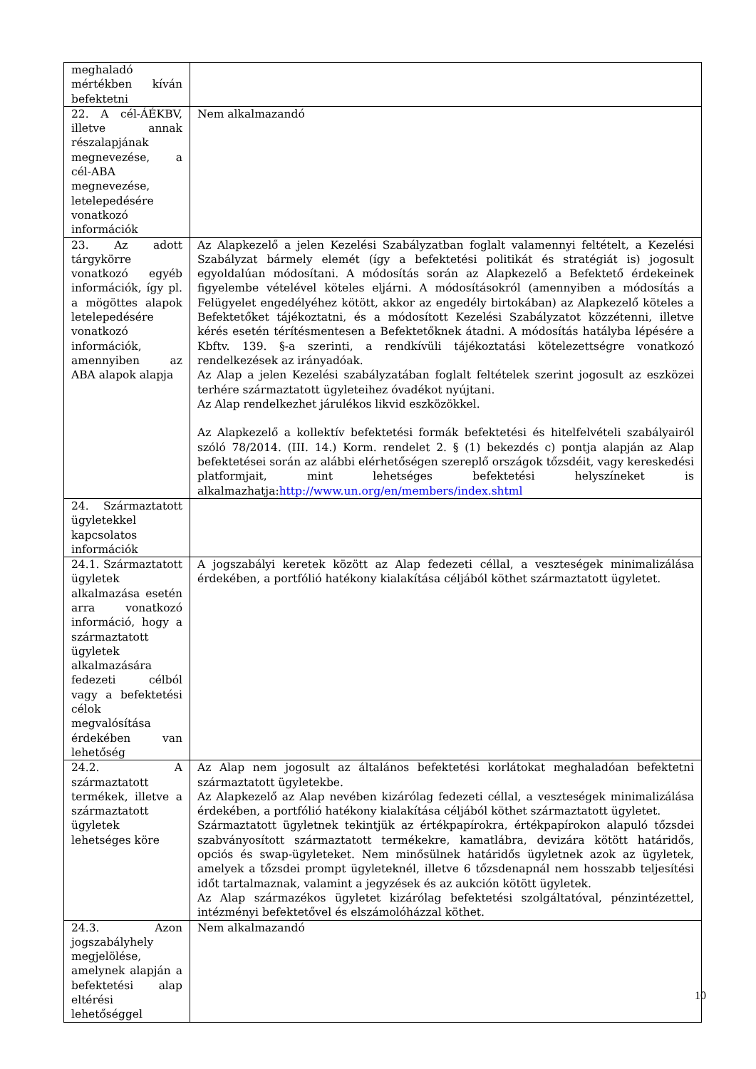| meghaladó mértékben kíván befektetni | |
| 22. A cél-ÁÉKBV, illetve annak részalapjának megnevezése, a cél-ABA megnevezése, letelepedésére vonatkozó információk | Nem alkalmazandó |
| 23. Az adott tárgykörre vonatkozó egyéb információk, így pl. a mögöttes alapok letelepedésére vonatkozó információk, amennyiben az ABA alapok alapja | Az Alapkezelő a jelen Kezelési Szabályzatban foglalt valamennyi feltételt, a Kezelési Szabályzat bármely elemét (így a befektetési politikát és stratégiát is) jogosult egyoldalúan módosítani. A módosítás során az Alapkezelő a Befektető érdekeinek figyelembe vételével köteles eljárni. A módosításokról (amennyiben a módosítás a Felügyelet engedélyéhez kötött, akkor az engedély birtokában) az Alapkezelő köteles a Befektetőket tájékoztatni, és a módosított Kezelési Szabályzatot közzétenni, illetve kérés esetén térítésmentesen a Befektetőknek átadni. A módosítás hatályba lépésére a Kbftv. 139. §-a szerinti, a rendkívüli tájékoztatási kötelezettségre vonatkozó rendelkezések az irányadóak. Az Alap a jelen Kezelési szabályzatában foglalt feltételek szerint jogosult az eszközei terhére származtatott ügyleteihez óvadékot nyújtani. Az Alap rendelkezhet járulékos likvid eszközökkel. Az Alapkezelő a kollektív befektetési formák befektetési és hitelfelvételi szabályairól szóló 78/2014. (III. 14.) Korm. rendelet 2. § (1) bekezdés c) pontja alapján az Alap befektetései során az alábbi elérhetőségen szereplő országok tőzsdéit, vagy kereskedési platformjait, mint lehetséges befektetési helyszíneket is alkalmazhatja: http://www.un.org/en/members/index.shtml |
| 24. Származtatott ügyletekkel kapcsolatos információk | |
| 24.1. Származtatott ügyletek alkalmazása esetén arra vonatkozó információ, hogy a származtatott ügyletek alkalmazására fedezeti célból vagy a befektetési célok megvalósítása érdekében van lehetőség | A jogszabályi keretek között az Alap fedezeti céllal, a veszteségek minimalizálása érdekében, a portfólió hatékony kialakítása céljából köthet származtatott ügyletet. |
| 24.2. A származtatott termékek, illetve a származtatott ügyletek lehetséges köre | Az Alap nem jogosult az általános befektetési korlátokat meghaladóan befektetni származtatott ügyletekbe. Az Alapkezelő az Alap nevében kizárólag fedezeti céllal, a veszteségek minimalizálása érdekében, a portfólió hatékony kialakítása céljából köthet származtatott ügyletet. Származtatott ügyletnek tekintjük az értékpapírokra, értékpapírokon alapuló tőzsdei szabványosított származtatott termékekre, kamatlábra, devizára kötött határidős, opciós és swap-ügyleteket. Nem minősülnek határidős ügyletnek azok az ügyletek, amelyek a tőzsdei prompt ügyleteknél, illetve 6 tőzsdenapnál nem hosszabb teljesítési időt tartalmaznak, valamint a jegyzések és az aukción kötött ügyletek. Az Alap származékos ügyletet kizárólag befektetési szolgáltatóval, pénzintézettel, intézményi befektetővel és elszámolóházzal köthet. |
| 24.3. Azon jogszabályhely megjelölése, amelynek alapján a befektetési alap eltérési lehetőséggel | Nem alkalmazandó |
10